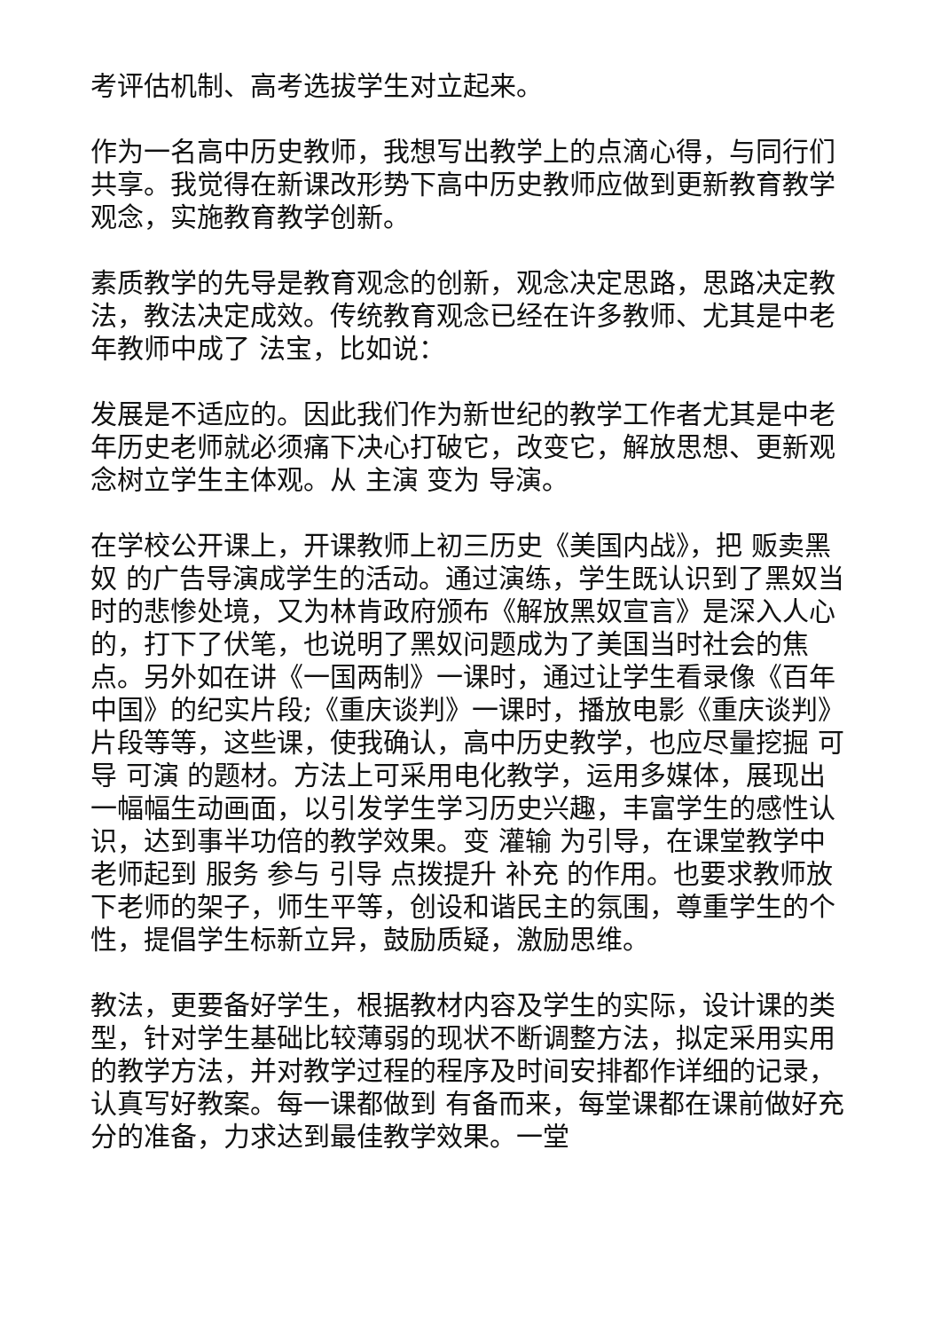考评估机制、高考选拔学生对立起来。
作为一名高中历史教师，我想写出教学上的点滴心得，与同行们共享。我觉得在新课改形势下高中历史教师应做到更新教育教学观念，实施教育教学创新。
素质教学的先导是教育观念的创新，观念决定思路，思路决定教法，教法决定成效。传统教育观念已经在许多教师、尤其是中老年教师中成了 法宝，比如说：
发展是不适应的。因此我们作为新世纪的教学工作者尤其是中老年历史老师就必须痛下决心打破它，改变它，解放思想、更新观念树立学生主体观。从 主演 变为 导演。
在学校公开课上，开课教师上初三历史《美国内战》，把 贩卖黑奴 的广告导演成学生的活动。通过演练，学生既认识到了黑奴当时的悲惨处境，又为林肯政府颁布《解放黑奴宣言》是深入人心的，打下了伏笔，也说明了黑奴问题成为了美国当时社会的焦点。另外如在讲《一国两制》一课时，通过让学生看录像《百年中国》的纪实片段;《重庆谈判》一课时，播放电影《重庆谈判》片段等等，这些课，使我确认，高中历史教学，也应尽量挖掘 可导 可演 的题材。方法上可采用电化教学，运用多媒体，展现出一幅幅生动画面，以引发学生学习历史兴趣，丰富学生的感性认识，达到事半功倍的教学效果。变 灌输 为引导，在课堂教学中老师起到 服务 参与 引导 点拨提升 补充 的作用。也要求教师放下老师的架子，师生平等，创设和谐民主的氛围，尊重学生的个性，提倡学生标新立异，鼓励质疑，激励思维。
教法，更要备好学生，根据教材内容及学生的实际，设计课的类型，针对学生基础比较薄弱的现状不断调整方法，拟定采用实用的教学方法，并对教学过程的程序及时间安排都作详细的记录，认真写好教案。每一课都做到 有备而来，每堂课都在课前做好充分的准备，力求达到最佳教学效果。一堂